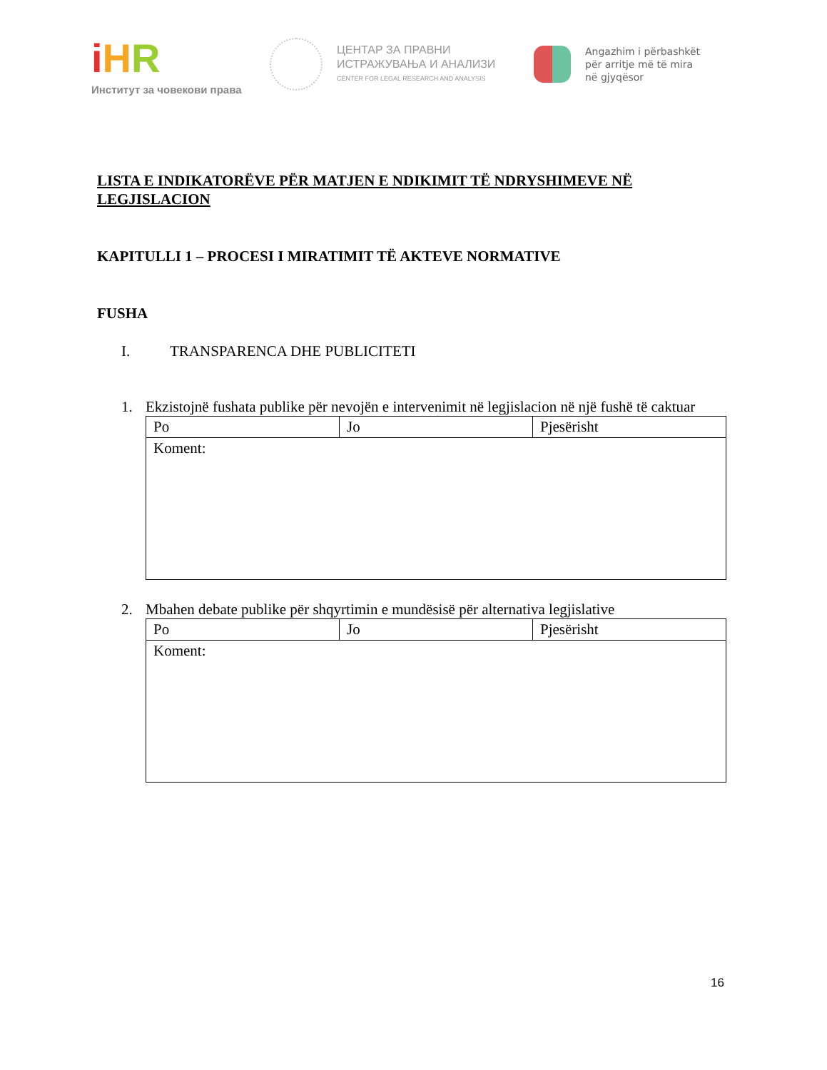iHR
Институт за човекови права
ЦЕНТАР ЗА ПРАВНИ
ИСТРАЖУВАЊА И АНАЛИЗИ
CENTER FOR LEGAL RESEARCH AND ANALYSIS
Angazhim i përbashkët
për arritje më të mira
në gjyqësor
LISTA E INDIKATORËVE PËR MATJEN E NDIKIMIT TË NDRYSHIMEVE NË LEGJISLACION
KAPITULLI 1 – PROCESI I MIRATIMIT TË AKTEVE NORMATIVE
FUSHA
I. TRANSPARENCA DHE PUBLICITETI
1. Ekzistojnë fushata publike për nevojën e intervenimit në legjislacion në një fushë të caktuar
| Po | Jo | Pjesërisht |
| Koment: | | |
2. Mbahen debate publike për shqyrtimin e mundësisë për alternativa legjislative
| Po | Jo | Pjesërisht |
| Koment: | | |
16